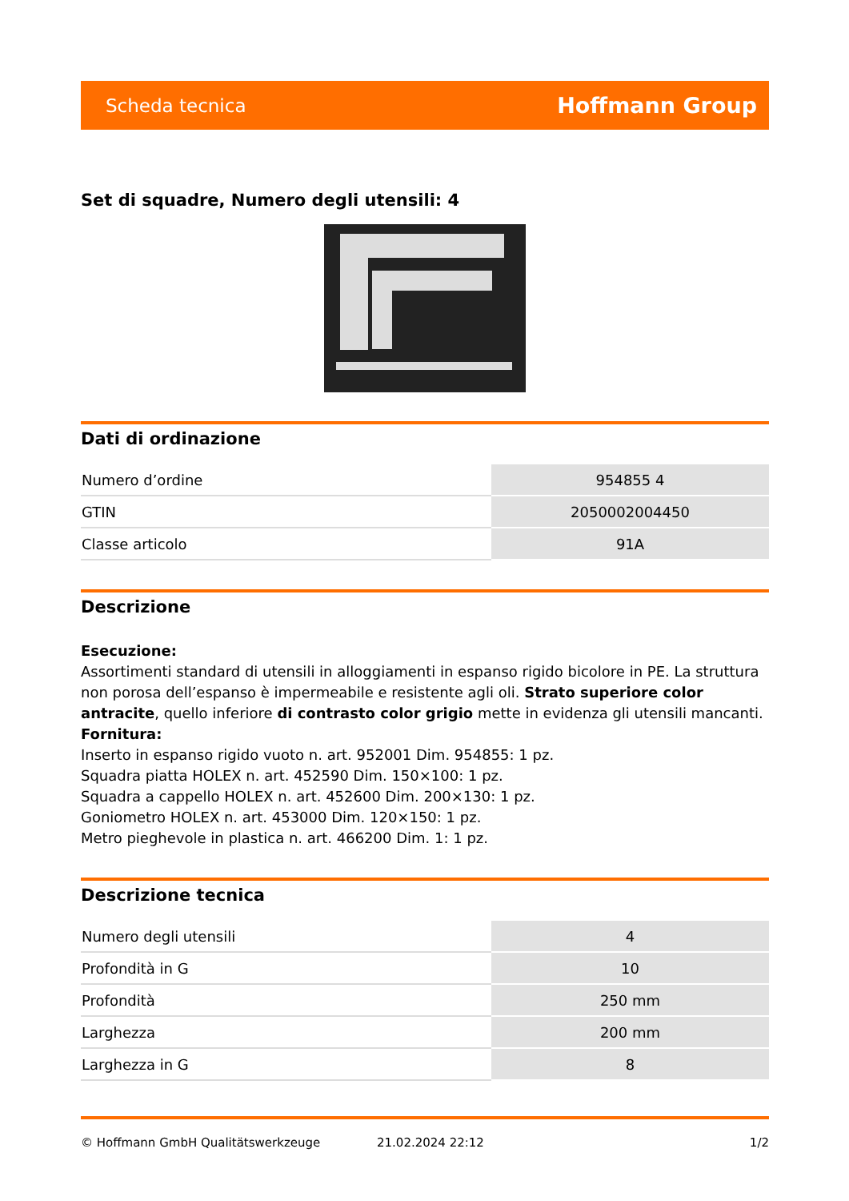Scheda tecnica Hoffmann Group
Set di squadre, Numero degli utensili: 4
Dati di ordinazione
| Numero d’ordine | 954855 4 |
| GTIN | 2050002004450 |
| Classe articolo | 91A |
Descrizione
Esecuzione:
Assortimenti standard di utensili in alloggiamenti in espanso rigido bicolore in PE. La struttura non porosa dell’espanso è impermeabile e resistente agli oli. Strato superiore color antracite, quello inferiore di contrasto color grigio mette in evidenza gli utensili mancanti.
Fornitura:
Inserto in espanso rigido vuoto n. art. 952001 Dim. 954855: 1 pz.
Squadra piatta HOLEX n. art. 452590 Dim. 150×100: 1 pz.
Squadra a cappello HOLEX n. art. 452600 Dim. 200×130: 1 pz.
Goniometro HOLEX n. art. 453000 Dim. 120×150: 1 pz.
Metro pieghevole in plastica n. art. 466200 Dim. 1: 1 pz.
Descrizione tecnica
| Numero degli utensili | 4 |
| Profondità in G | 10 |
| Profondità | 250 mm |
| Larghezza | 200 mm |
| Larghezza in G | 8 |
© Hoffmann GmbH Qualitätswerkzeuge 21.02.2024 22:12 1/2